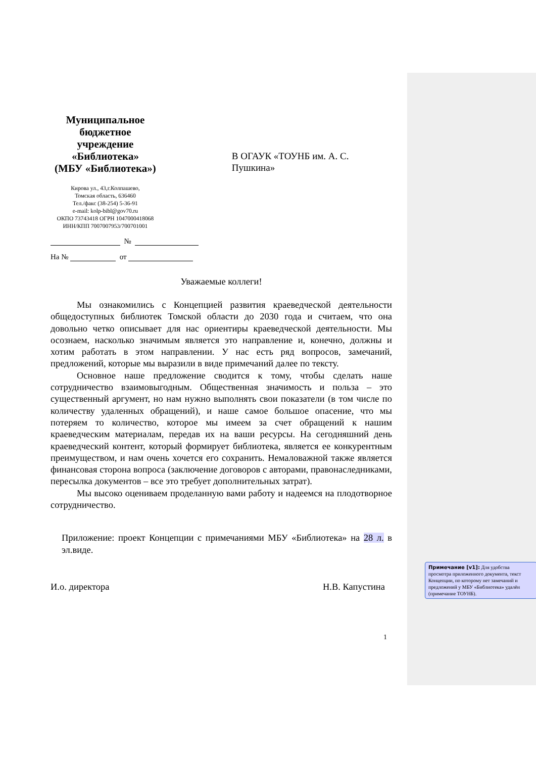Муниципальное бюджетное учреждение «Библиотека»
(МБУ «Библиотека»)
Кирова ул., 43,г.Колпашево,
Томская область, 636460
Тел./факс (38-254) 5-36-91
e-mail: kolp-bibl@gov70.ru
ОКПО 73743418 ОГРН 1047000418068
ИНН/КПП 7007007953/700701001
В ОГАУК «ТОУНБ им. А. С. Пушкина»
№
На № от
Уважаемые коллеги!
Мы ознакомились с Концепцией развития краеведческой деятельности общедоступных библиотек Томской области до 2030 года и считаем, что она довольно четко описывает для нас ориентиры краеведческой деятельности. Мы осознаем, насколько значимым является это направление и, конечно, должны и хотим работать в этом направлении. У нас есть ряд вопросов, замечаний, предложений, которые мы выразили в виде примечаний далее по тексту.
Основное наше предложение сводится к тому, чтобы сделать наше сотрудничество взаимовыгодным. Общественная значимость и польза – это существенный аргумент, но нам нужно выполнять свои показатели (в том числе по количеству удаленных обращений), и наше самое большое опасение, что мы потеряем то количество, которое мы имеем за счет обращений к нашим краеведческим материалам, передав их на ваши ресурсы. На сегодняшний день краеведческий контент, который формирует библиотека, является ее конкурентным преимуществом, и нам очень хочется его сохранить. Немаловажной также является финансовая сторона вопроса (заключение договоров с авторами, правонаследниками, пересылка документов – все это требует дополнительных затрат).
Мы высоко оцениваем проделанную вами работу и надеемся на плодотворное сотрудничество.
Приложение: проект Концепции с примечаниями МБУ «Библиотека» на 28 л. в эл.виде.
И.о. директора Н.В. Капустина
1
Примечание [v1]: Для удобства просмотра приложенного документа, текст Концепции, по которому нет замечаний и предложений у МБУ «Библиотека» удалён (примечание ТОУНБ).